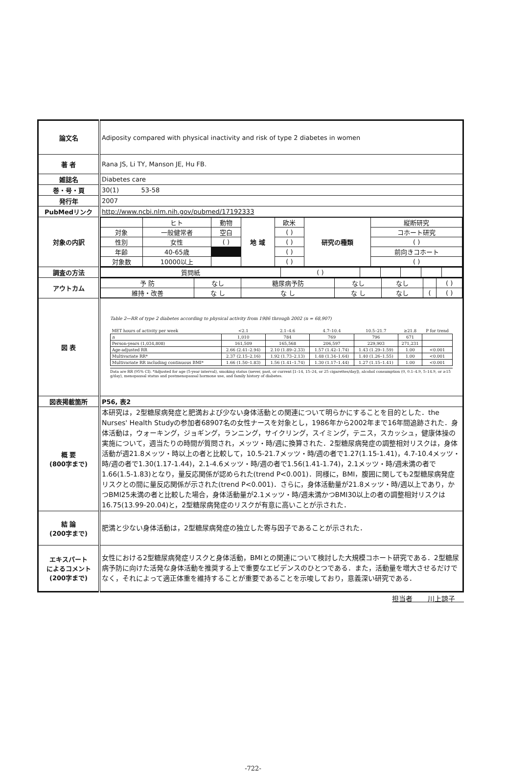| 論文名 | Adiposity compared with physical inactivity and risk of type 2 diabetes in women |
| 著 者 | Rana JS, Li TY, Manson JE, Hu FB. |
| 雑誌名 | Diabetes care |
| 巻・号・頁 | 30(1) 53-58 |
| 発行年 | 2007 |
| PubMedリンク | http://www.ncbi.nlm.nih.gov/pubmed/17192333 |
| 対象の内訳 | / / ヒト / 動物 / 地 域 / 欧米 / 研究の種類 / 縦断研究 / / 対象 / 一般健常者 / 空白 / / ( ) / / コホート研究 / / 性別 / 女性 / ( ) / / ( ) / / ( ) / / 年齢 / 40-65歳 / / / ( ) / / 前向きコホート / / 対象数 / 10000以上 / / / ( ) / / ( ) / |
| 調査の方法 | / 質問紙 / ( ) / / / / / / |
| アウトカム | / 予 防 / なし / 糖尿病予防 / なし / なし / / ( ) / / 維持・改善 / な し / な し / な し / なし / ( / ( ) / |
| 図 表 | Table 2—RR of type 2 diabetes according to physical activity from 1986 through 2002 (n = 68,907) / MET hours of activity per week / <2.1 / 2.1–4.6 / 4.7–10.4 / 10.5–21.7 / ≥21.8 / P for trend / / --- / --- / --- / --- / --- / --- / --- / / n / 1,010 / 784 / 769 / 796 / 671 / / / Person-years (1,034,808) / 161,509 / 165,568 / 206,597 / 229,903 / 271,231 / / / Age-adjusted RR / 2.66 (2.41–2.94) / 2.10 (1.89–2.33) / 1.57 (1.42–1.74) / 1.43 (1.29–1.59) / 1.00 / <0.001 / / Multivariate RR* / 2.37 (2.15–2.16) / 1.92 (1.73–2.13) / 1.48 (1.34–1.64) / 1.40 (1.26–1.55) / 1.00 / <0.001 / / Multivariate RR including continuous BMI* / 1.66 (1.50–1.83) / 1.56 (1.41–1.74) / 1.30 (1.17–1.44) / 1.27 (1.15–1.41) / 1.00 / <0.001 / Data are RR (95% CI). *Adjusted for age (5-year interval), smoking status (never, past, or current [1–14, 15–24, or 25 cigarettes/day]), alcohol consumption (0, 0.1–4.9, 5–14.9, or ≥15 g/day), menopausal status and postmenopausal hormone use, and family history of diabetes. |
| 図表掲載箇所 | P56, 表2 |
| 概 要 (800字まで) | 本研究は，2型糖尿病発症と肥満および少ない身体活動との関連について明らかにすることを目的とした．the Nurses' Health Studyの参加者68907名の女性ナースを対象とし，1986年から2002年まで16年間追跡された．身体活動は，ウォーキング，ジョギング，ランニング，サイクリング，スイミング，テニス，スカッシュ，健康体操の実施について，週当たりの時間が質問され，メッツ・時/週に換算された．2型糖尿病発症の調整相対リスクは，身体活動が週21.8メッツ・時以上の者と比較して，10.5-21.7メッツ・時/週の者で1.27(1.15-1.41)，4.7-10.4メッツ・時/週の者で1.30(1.17-1.44)，2.1-4.6メッツ・時/週の者で1.56(1.41-1.74)，2.1メッツ・時/週未満の者で1.66(1.5-1.83)となり，量反応関係が認められた(trend P<0.001)．同様に，BMI，腹囲に関しても2型糖尿病発症リスクとの間に量反応関係が示された(trend P<0.001)．さらに，身体活動量が21.8メッツ・時/週以上であり，かつBMI25未満の者と比較した場合，身体活動量が2.1メッツ・時/週未満かつBMI30以上の者の調整相対リスクは16.75(13.99-20.04)と，2型糖尿病発症のリスクが有意に高いことが示された． |
| 結 論 (200字まで) | 肥満と少ない身体活動は，2型糖尿病発症の独立した寄与因子であることが示された． |
| エキスパート によるコメント (200字まで) | 女性における2型糖尿病発症リスクと身体活動，BMIとの関連について検討した大規模コホート研究である．2型糖尿病予防に向けた活発な身体活動を推奨する上で重要なエビデンスのひとつである．また，活動量を増大させるだけでなく，それによって適正体重を維持することが重要であることを示唆しており，意義深い研究である． |
担当者 川上諒子
-722-